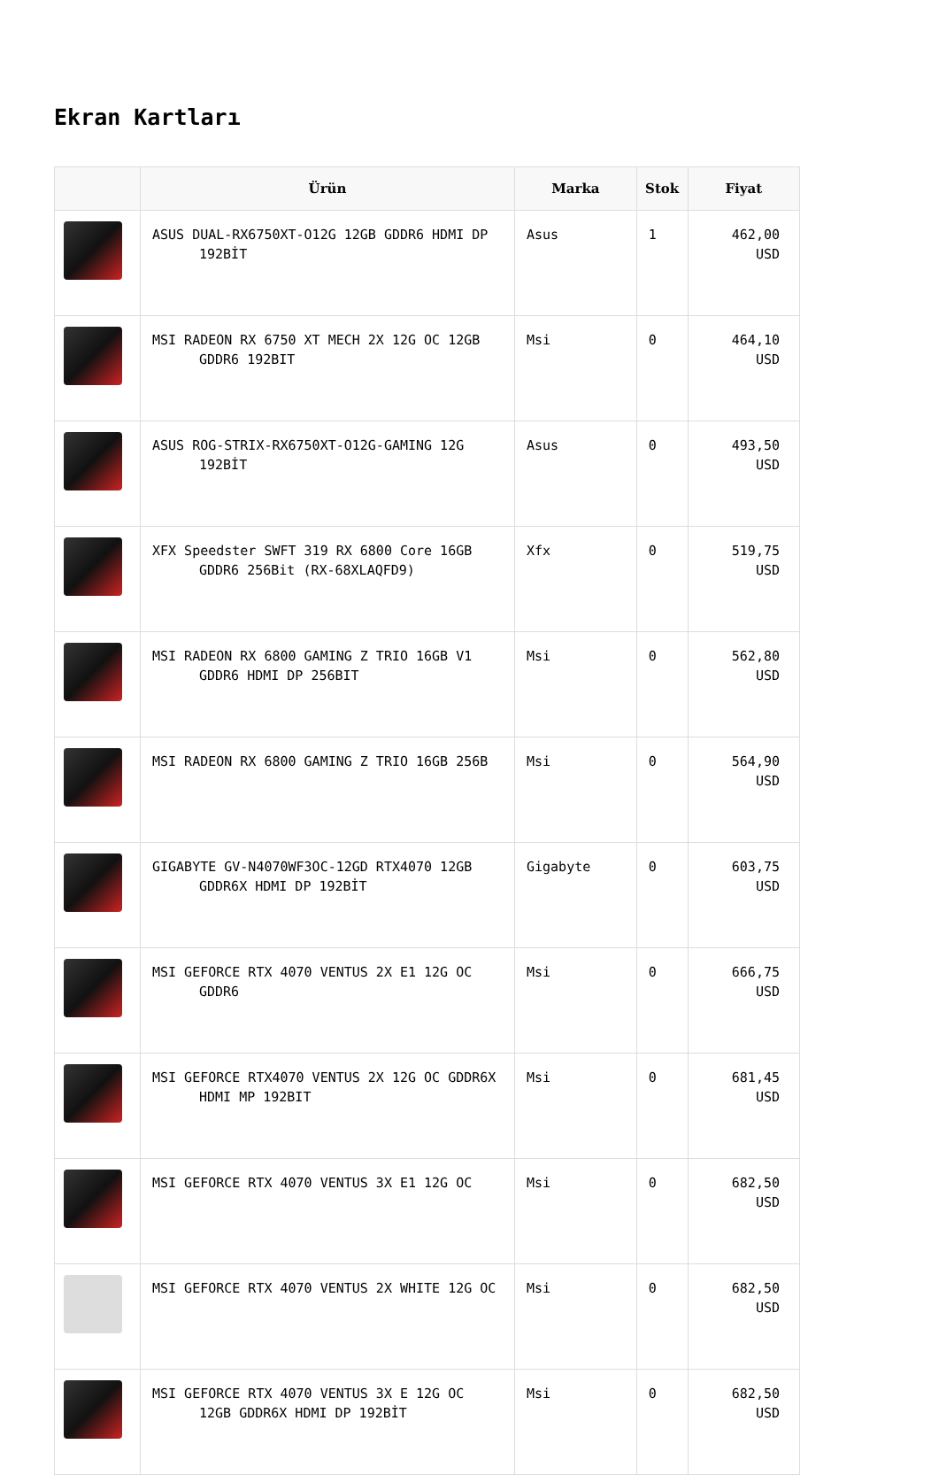Ekran Kartları
| | Ürün | Marka | Stok | Fiyat |
| --- | --- | --- | --- | --- |
| | ASUS DUAL-RX6750XT-O12G 12GB GDDR6 HDMI DP 192BİT | Asus | 1 | 462,00 USD |
| | MSI RADEON RX 6750 XT MECH 2X 12G OC 12GB GDDR6 192BIT | Msi | 0 | 464,10 USD |
| | ASUS ROG-STRIX-RX6750XT-O12G-GAMING 12G 192BİT | Asus | 0 | 493,50 USD |
| | XFX Speedster SWFT 319 RX 6800 Core 16GB GDDR6 256Bit (RX-68XLAQFD9) | Xfx | 0 | 519,75 USD |
| | MSI RADEON RX 6800 GAMING Z TRIO 16GB V1 GDDR6 HDMI DP 256BIT | Msi | 0 | 562,80 USD |
| | MSI RADEON RX 6800 GAMING Z TRIO 16GB 256B | Msi | 0 | 564,90 USD |
| | GIGABYTE GV-N4070WF3OC-12GD RTX4070 12GB GDDR6X HDMI DP 192BİT | Gigabyte | 0 | 603,75 USD |
| | MSI GEFORCE RTX 4070 VENTUS 2X E1 12G OC GDDR6 | Msi | 0 | 666,75 USD |
| | MSI GEFORCE RTX4070 VENTUS 2X 12G OC GDDR6X HDMI MP 192BIT | Msi | 0 | 681,45 USD |
| | MSI GEFORCE RTX 4070 VENTUS 3X E1 12G OC | Msi | 0 | 682,50 USD |
| | MSI GEFORCE RTX 4070 VENTUS 2X WHITE 12G OC | Msi | 0 | 682,50 USD |
| | MSI GEFORCE RTX 4070 VENTUS 3X E 12G OC 12GB GDDR6X HDMI DP 192BİT | Msi | 0 | 682,50 USD |